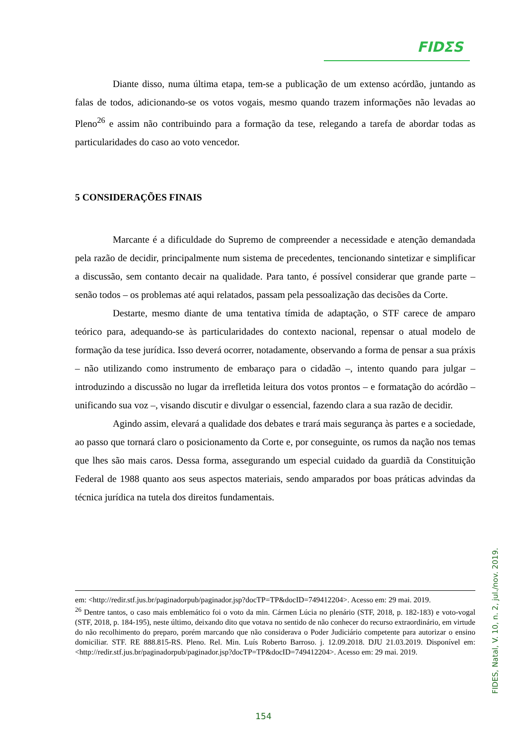FIDΣS
Diante disso, numa última etapa, tem-se a publicação de um extenso acórdão, juntando as falas de todos, adicionando-se os votos vogais, mesmo quando trazem informações não levadas ao Pleno<sup>26</sup> e assim não contribuindo para a formação da tese, relegando a tarefa de abordar todas as particularidades do caso ao voto vencedor.
5 CONSIDERAÇÕES FINAIS
Marcante é a dificuldade do Supremo de compreender a necessidade e atenção demandada pela razão de decidir, principalmente num sistema de precedentes, tencionando sintetizar e simplificar a discussão, sem contanto decair na qualidade. Para tanto, é possível considerar que grande parte – senão todos – os problemas até aqui relatados, passam pela pessoalização das decisões da Corte.
Destarte, mesmo diante de uma tentativa tímida de adaptação, o STF carece de amparo teórico para, adequando-se às particularidades do contexto nacional, repensar o atual modelo de formação da tese jurídica. Isso deverá ocorrer, notadamente, observando a forma de pensar a sua práxis – não utilizando como instrumento de embaraço para o cidadão –, intento quando para julgar – introduzindo a discussão no lugar da irrefletida leitura dos votos prontos – e formatação do acórdão – unificando sua voz –, visando discutir e divulgar o essencial, fazendo clara a sua razão de decidir.
Agindo assim, elevará a qualidade dos debates e trará mais segurança às partes e a sociedade, ao passo que tornará claro o posicionamento da Corte e, por conseguinte, os rumos da nação nos temas que lhes são mais caros. Dessa forma, assegurando um especial cuidado da guardiã da Constituição Federal de 1988 quanto aos seus aspectos materiais, sendo amparados por boas práticas advindas da técnica jurídica na tutela dos direitos fundamentais.
em: <http://redir.stf.jus.br/paginadorpub/paginador.jsp?docTP=TP&docID=749412204>. Acesso em: 29 mai. 2019.
<sup>26</sup> Dentre tantos, o caso mais emblemático foi o voto da min. Cármen Lúcia no plenário (STF, 2018, p. 182-183) e voto-vogal (STF, 2018, p. 184-195), neste último, deixando dito que votava no sentido de não conhecer do recurso extraordinário, em virtude do não recolhimento do preparo, porém marcando que não considerava o Poder Judiciário competente para autorizar o ensino domiciliar. STF. RE 888.815-RS. Pleno. Rel. Min. Luís Roberto Barroso. j. 12.09.2018. DJU 21.03.2019. Disponível em: <http://redir.stf.jus.br/paginadorpub/paginador.jsp?docTP=TP&docID=749412204>. Acesso em: 29 mai. 2019.
FIDES, Natal, V. 10, n. 2, jul./nov. 2019.
154